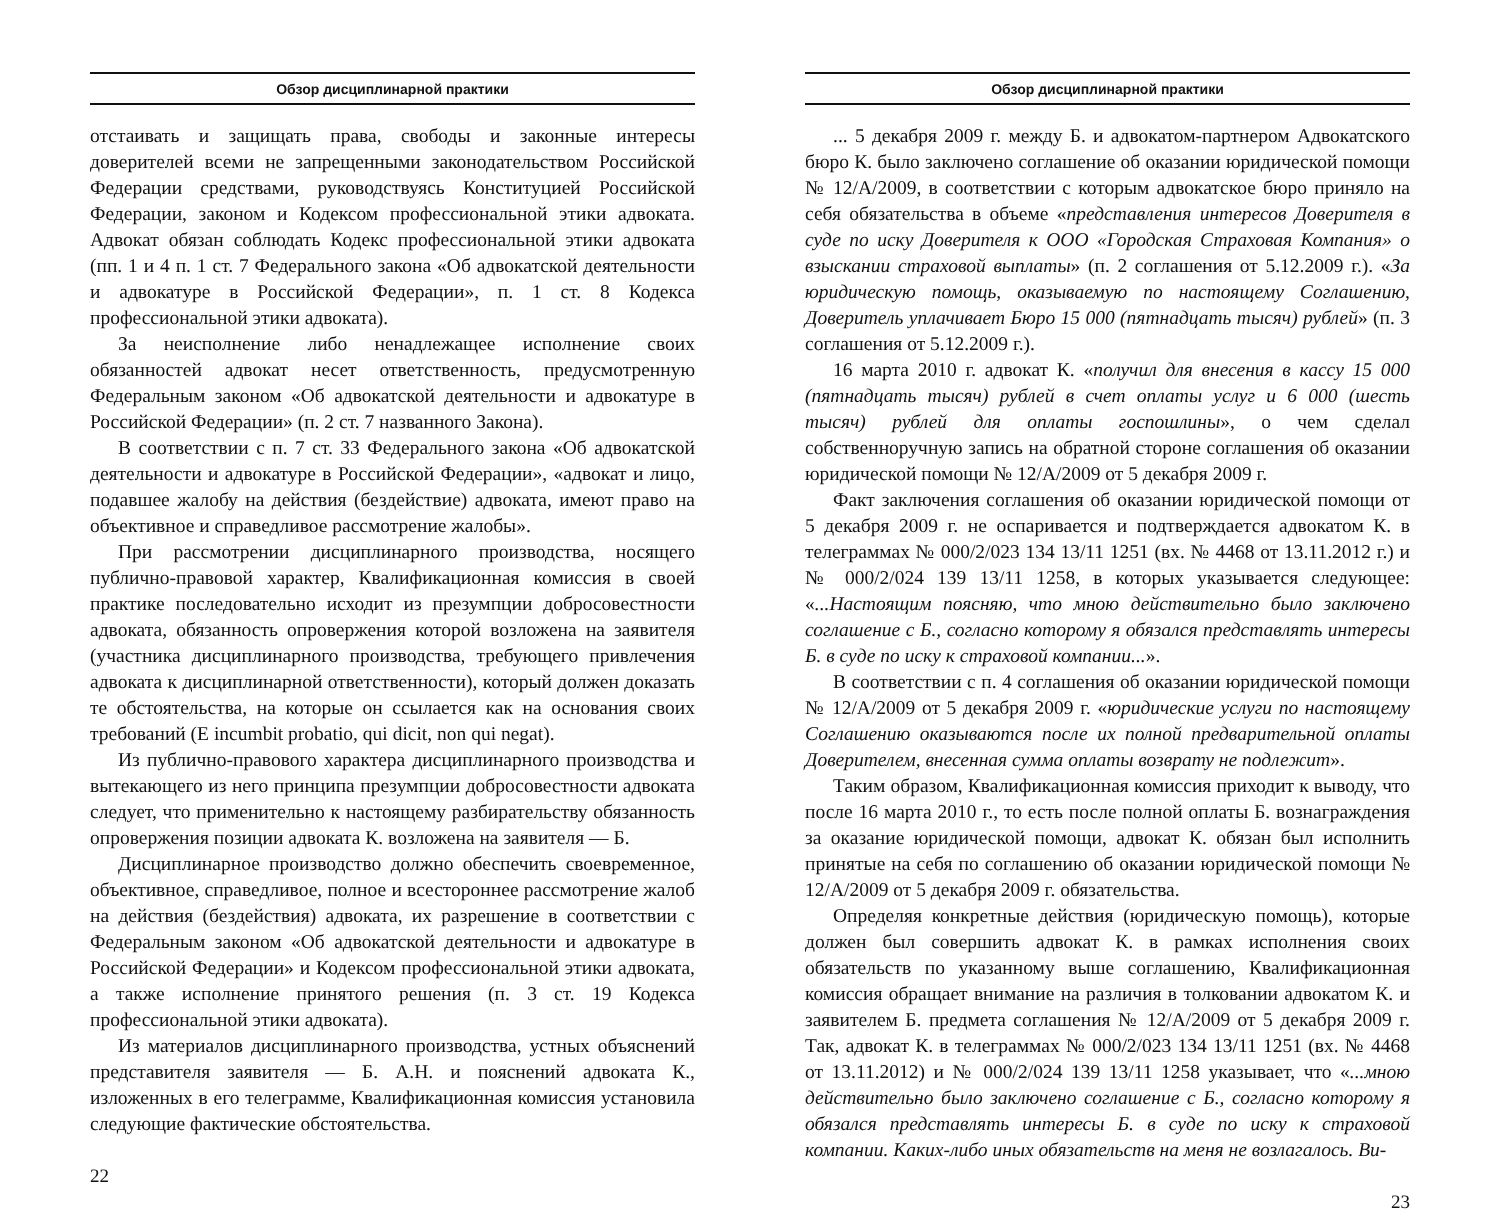Обзор дисциплинарной практики
отстаивать и защищать права, свободы и законные интересы доверителей всеми не запрещенными законодательством Российской Федерации средствами, руководствуясь Конституцией Российской Федерации, законом и Кодексом профессиональной этики адвоката. Адвокат обязан соблюдать Кодекс профессиональной этики адвоката (пп. 1 и 4 п. 1 ст. 7 Федерального закона «Об адвокатской деятельности и адвокатуре в Российской Федерации», п. 1 ст. 8 Кодекса профессиональной этики адвоката).
За неисполнение либо ненадлежащее исполнение своих обязанностей адвокат несет ответственность, предусмотренную Федеральным законом «Об адвокатской деятельности и адвокатуре в Российской Федерации» (п. 2 ст. 7 названного Закона).
В соответствии с п. 7 ст. 33 Федерального закона «Об адвокатской деятельности и адвокатуре в Российской Федерации», «адвокат и лицо, подавшее жалобу на действия (бездействие) адвоката, имеют право на объективное и справедливое рассмотрение жалобы».
При рассмотрении дисциплинарного производства, носящего публично-правовой характер, Квалификационная комиссия в своей практике последовательно исходит из презумпции добросовестности адвоката, обязанность опровержения которой возложена на заявителя (участника дисциплинарного производства, требующего привлечения адвоката к дисциплинарной ответственности), который должен доказать те обстоятельства, на которые он ссылается как на основания своих требований (E incumbit probatio, qui dicit, non qui negat).
Из публично-правового характера дисциплинарного производства и вытекающего из него принципа презумпции добросовестности адвоката следует, что применительно к настоящему разбирательству обязанность опровержения позиции адвоката К. возложена на заявителя — Б.
Дисциплинарное производство должно обеспечить своевременное, объективное, справедливое, полное и всестороннее рассмотрение жалоб на действия (бездействия) адвоката, их разрешение в соответствии с Федеральным законом «Об адвокатской деятельности и адвокатуре в Российской Федерации» и Кодексом профессиональной этики адвоката, а также исполнение принятого решения (п. 3 ст. 19 Кодекса профессиональной этики адвоката).
Из материалов дисциплинарного производства, устных объяснений представителя заявителя — Б. А.Н. и пояснений адвоката К., изложенных в его телеграмме, Квалификационная комиссия установила следующие фактические обстоятельства.
22
Обзор дисциплинарной практики
... 5 декабря 2009 г. между Б. и адвокатом-партнером Адвокатского бюро К. было заключено соглашение об оказании юридической помощи № 12/А/2009, в соответствии с которым адвокатское бюро приняло на себя обязательства в объеме «представления интересов Доверителя в суде по иску Доверителя к ООО «Городская Страховая Компания» о взыскании страховой выплаты» (п. 2 соглашения от 5.12.2009 г.). «За юридическую помощь, оказываемую по настоящему Соглашению, Доверитель уплачивает Бюро 15 000 (пятнадцать тысяч) рублей» (п. 3 соглашения от 5.12.2009 г.).
16 марта 2010 г. адвокат К. «получил для внесения в кассу 15 000 (пятнадцать тысяч) рублей в счет оплаты услуг и 6 000 (шесть тысяч) рублей для оплаты госпошлины», о чем сделал собственноручную запись на обратной стороне соглашения об оказании юридической помощи № 12/А/2009 от 5 декабря 2009 г.
Факт заключения соглашения об оказании юридической помощи от 5 декабря 2009 г. не оспаривается и подтверждается адвокатом К. в телеграммах № 000/2/023 134 13/11 1251 (вх. № 4468 от 13.11.2012 г.) и № 000/2/024 139 13/11 1258, в которых указывается следующее: «...Настоящим поясняю, что мною действительно было заключено соглашение с Б., согласно которому я обязался представлять интересы Б. в суде по иску к страховой компании...».
В соответствии с п. 4 соглашения об оказании юридической помощи № 12/А/2009 от 5 декабря 2009 г. «юридические услуги по настоящему Соглашению оказываются после их полной предварительной оплаты Доверителем, внесенная сумма оплаты возврату не подлежит».
Таким образом, Квалификационная комиссия приходит к выводу, что после 16 марта 2010 г., то есть после полной оплаты Б. вознаграждения за оказание юридической помощи, адвокат К. обязан был исполнить принятые на себя по соглашению об оказании юридической помощи № 12/А/2009 от 5 декабря 2009 г. обязательства.
Определяя конкретные действия (юридическую помощь), которые должен был совершить адвокат К. в рамках исполнения своих обязательств по указанному выше соглашению, Квалификационная комиссия обращает внимание на различия в толковании адвокатом К. и заявителем Б. предмета соглашения № 12/А/2009 от 5 декабря 2009 г. Так, адвокат К. в телеграммах № 000/2/023 134 13/11 1251 (вх. № 4468 от 13.11.2012) и № 000/2/024 139 13/11 1258 указывает, что «...мною действительно было заключено соглашение с Б., согласно которому я обязался представлять интересы Б. в суде по иску к страховой компании. Каких-либо иных обязательств на меня не возлагалось. Ви-
23